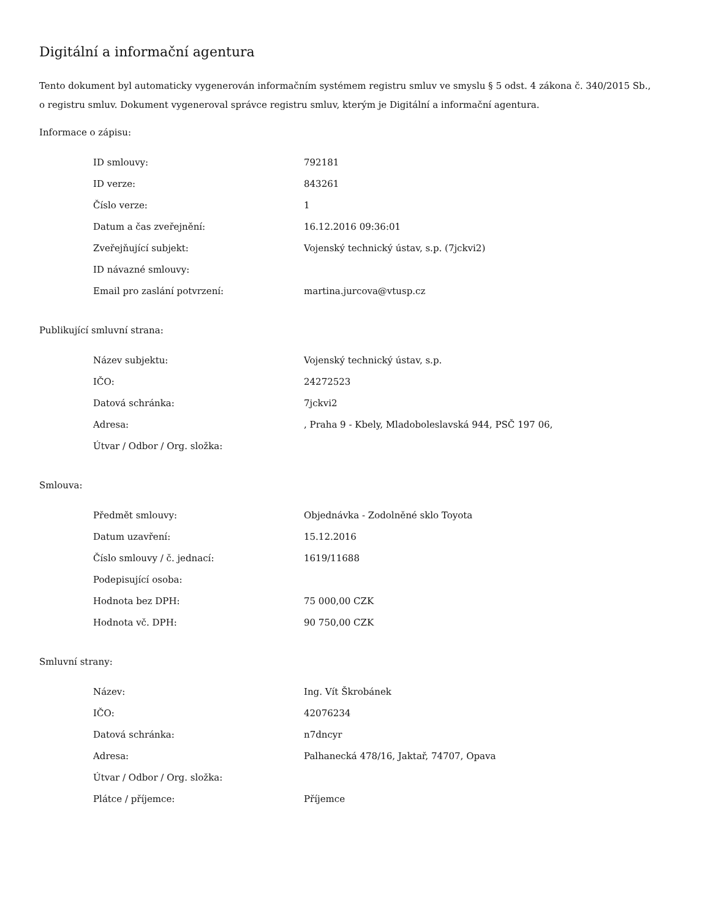Digitální a informační agentura
Tento dokument byl automaticky vygenerován informačním systémem registru smluv ve smyslu § 5 odst. 4 zákona č. 340/2015 Sb., o registru smluv. Dokument vygeneroval správce registru smluv, kterým je Digitální a informační agentura.
Informace o zápisu:
| ID smlouvy: | 792181 |
| ID verze: | 843261 |
| Číslo verze: | 1 |
| Datum a čas zveřejnění: | 16.12.2016 09:36:01 |
| Zveřejňující subjekt: | Vojenský technický ústav, s.p. (7jckvi2) |
| ID návazné smlouvy: | |
| Email pro zaslání potvrzení: | martina.jurcova@vtusp.cz |
Publikující smluvní strana:
| Název subjektu: | Vojenský technický ústav, s.p. |
| IČO: | 24272523 |
| Datová schránka: | 7jckvi2 |
| Adresa: | , Praha 9 - Kbely, Mladoboleslavská 944, PSČ 197 06, |
| Útvar / Odbor / Org. složka: | |
Smlouva:
| Předmět smlouvy: | Objednávka - Zodolněné sklo Toyota |
| Datum uzavření: | 15.12.2016 |
| Číslo smlouvy / č. jednací: | 1619/11688 |
| Podepisující osoba: | |
| Hodnota bez DPH: | 75 000,00 CZK |
| Hodnota vč. DPH: | 90 750,00 CZK |
Smluvní strany:
| Název: | Ing. Vít Škrobánek |
| IČO: | 42076234 |
| Datová schránka: | n7dncyr |
| Adresa: | Palhanecká 478/16, Jaktař, 74707, Opava |
| Útvar / Odbor / Org. složka: | |
| Plátce / příjemce: | Příjemce |